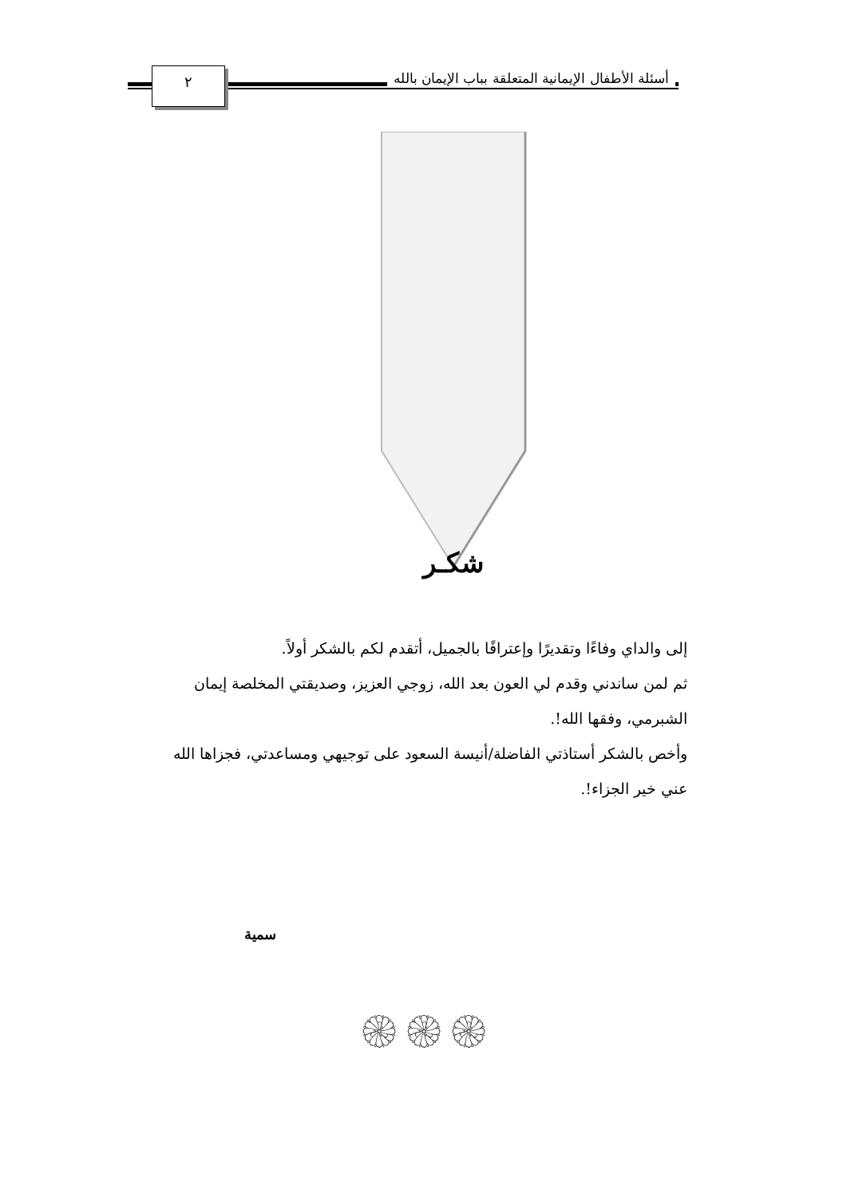٢
أسئلة الأطفال الإيمانية المتعلقة بباب الإيمان بالله
شكـر
إلى والداي وفاءًا وتقديرًا وإعترافًا بالجميل، أتقدم لكم بالشكر أولاً.
ثم لمن ساندني وقدم لي العون بعد الله، زوجي العزيز، وصديقتي المخلصة إيمان الشبرمي، وفقها الله!.
وأخص بالشكر أستاذتي الفاضلة/أنيسة السعود على توجيهي ومساعدتي، فجزاها الله عني خير الجزاء!.
سمية
۞۞۞